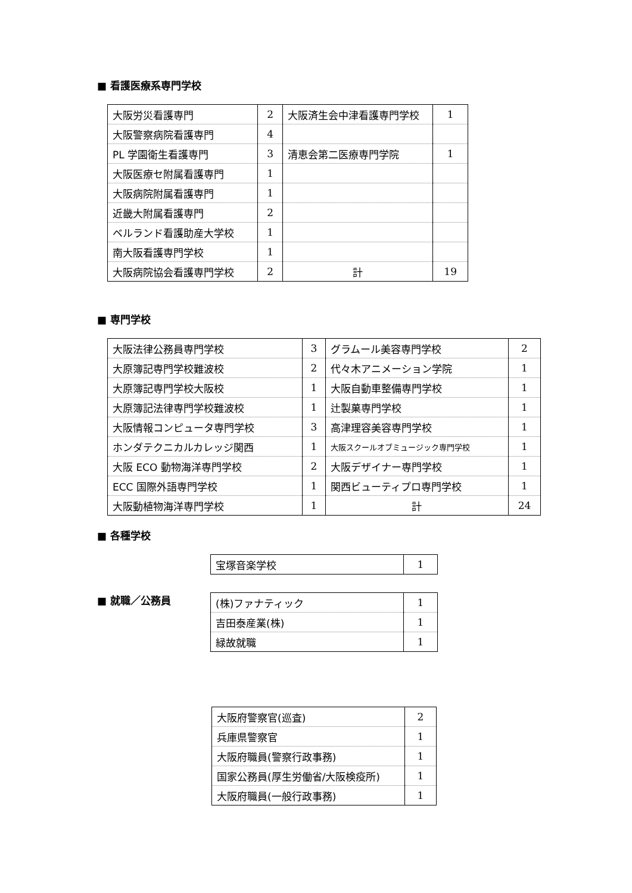■ 看護医療系専門学校
| 大阪労災看護専門 | 2 | 大阪済生会中津看護専門学校 | 1 |
| 大阪警察病院看護専門 | 4 | | |
| PL 学園衛生看護専門 | 3 | 清恵会第二医療専門学院 | 1 |
| 大阪医療セ附属看護専門 | 1 | | |
| 大阪病院附属看護専門 | 1 | | |
| 近畿大附属看護専門 | 2 | | |
| ベルランド看護助産大学校 | 1 | | |
| 南大阪看護専門学校 | 1 | | |
| 大阪病院協会看護専門学校 | 2 | 計 | 19 |
■ 専門学校
| 大阪法律公務員専門学校 | 3 | グラムール美容専門学校 | 2 |
| 大原簿記専門学校難波校 | 2 | 代々木アニメーション学院 | 1 |
| 大原簿記専門学校大阪校 | 1 | 大阪自動車整備専門学校 | 1 |
| 大原簿記法律専門学校難波校 | 1 | 辻製菓専門学校 | 1 |
| 大阪情報コンピュータ専門学校 | 3 | 高津理容美容専門学校 | 1 |
| ホンダテクニカルカレッジ関西 | 1 | 大阪スクールオブミュージック専門学校 | 1 |
| 大阪 ECO 動物海洋専門学校 | 2 | 大阪デザイナー専門学校 | 1 |
| ECC 国際外語専門学校 | 1 | 関西ビューティプロ専門学校 | 1 |
| 大阪動植物海洋専門学校 | 1 | 計 | 24 |
■ 各種学校
| 宝塚音楽学校 | 1 |
■ 就職／公務員
| (株)ファナティック | 1 |
| 吉田泰産業(株) | 1 |
| 緑故就職 | 1 |
| 大阪府警察官(巡査) | 2 |
| 兵庫県警察官 | 1 |
| 大阪府職員(警察行政事務) | 1 |
| 国家公務員(厚生労働省/大阪検疫所) | 1 |
| 大阪府職員(一般行政事務) | 1 |